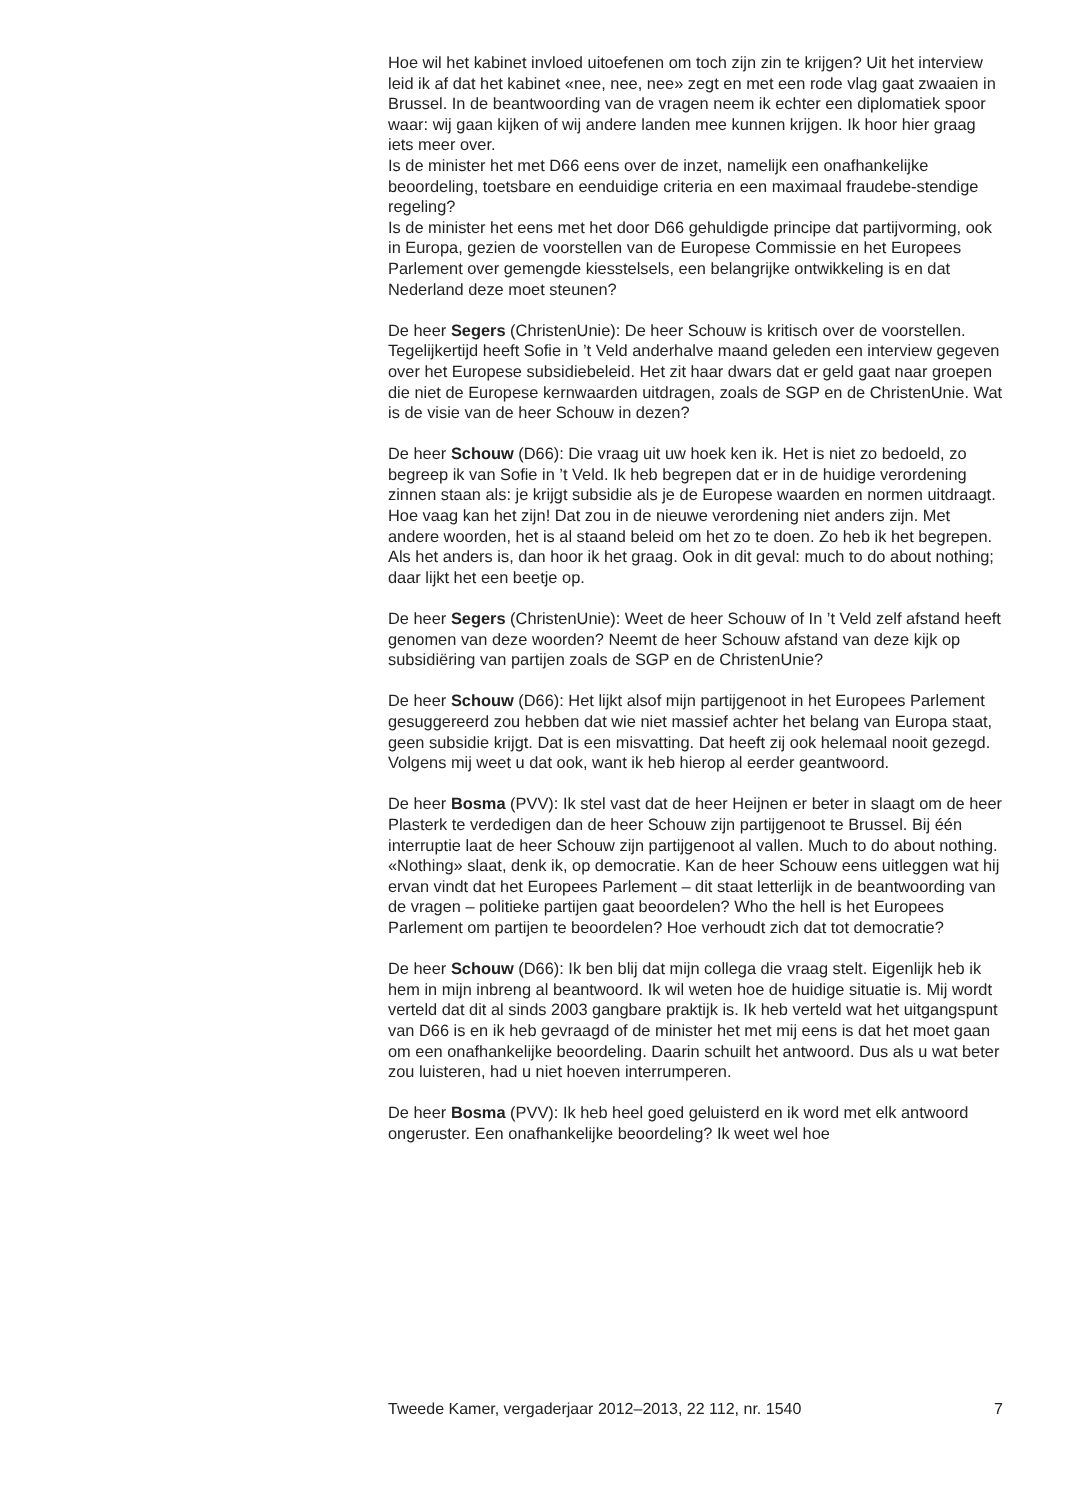Hoe wil het kabinet invloed uitoefenen om toch zijn zin te krijgen? Uit het interview leid ik af dat het kabinet «nee, nee, nee» zegt en met een rode vlag gaat zwaaien in Brussel. In de beantwoording van de vragen neem ik echter een diplomatiek spoor waar: wij gaan kijken of wij andere landen mee kunnen krijgen. Ik hoor hier graag iets meer over.
Is de minister het met D66 eens over de inzet, namelijk een onafhankelijke beoordeling, toetsbare en eenduidige criteria en een maximaal fraudebe-stendige regeling?
Is de minister het eens met het door D66 gehuldigde principe dat partijvorming, ook in Europa, gezien de voorstellen van de Europese Commissie en het Europees Parlement over gemengde kiesstelsels, een belangrijke ontwikkeling is en dat Nederland deze moet steunen?
De heer Segers (ChristenUnie): De heer Schouw is kritisch over de voorstellen. Tegelijkertijd heeft Sofie in ’t Veld anderhalve maand geleden een interview gegeven over het Europese subsidiebeleid. Het zit haar dwars dat er geld gaat naar groepen die niet de Europese kernwaarden uitdragen, zoals de SGP en de ChristenUnie. Wat is de visie van de heer Schouw in dezen?
De heer Schouw (D66): Die vraag uit uw hoek ken ik. Het is niet zo bedoeld, zo begreep ik van Sofie in ’t Veld. Ik heb begrepen dat er in de huidige verordening zinnen staan als: je krijgt subsidie als je de Europese waarden en normen uitdraagt. Hoe vaag kan het zijn! Dat zou in de nieuwe verordening niet anders zijn. Met andere woorden, het is al staand beleid om het zo te doen. Zo heb ik het begrepen. Als het anders is, dan hoor ik het graag. Ook in dit geval: much to do about nothing; daar lijkt het een beetje op.
De heer Segers (ChristenUnie): Weet de heer Schouw of In ’t Veld zelf afstand heeft genomen van deze woorden? Neemt de heer Schouw afstand van deze kijk op subsidiëring van partijen zoals de SGP en de ChristenUnie?
De heer Schouw (D66): Het lijkt alsof mijn partijgenoot in het Europees Parlement gesuggereerd zou hebben dat wie niet massief achter het belang van Europa staat, geen subsidie krijgt. Dat is een misvatting. Dat heeft zij ook helemaal nooit gezegd. Volgens mij weet u dat ook, want ik heb hierop al eerder geantwoord.
De heer Bosma (PVV): Ik stel vast dat de heer Heijnen er beter in slaagt om de heer Plasterk te verdedigen dan de heer Schouw zijn partijgenoot te Brussel. Bij één interruptie laat de heer Schouw zijn partijgenoot al vallen. Much to do about nothing. «Nothing» slaat, denk ik, op democratie. Kan de heer Schouw eens uitleggen wat hij ervan vindt dat het Europees Parlement – dit staat letterlijk in de beantwoording van de vragen – politieke partijen gaat beoordelen? Who the hell is het Europees Parlement om partijen te beoordelen? Hoe verhoudt zich dat tot democratie?
De heer Schouw (D66): Ik ben blij dat mijn collega die vraag stelt. Eigenlijk heb ik hem in mijn inbreng al beantwoord. Ik wil weten hoe de huidige situatie is. Mij wordt verteld dat dit al sinds 2003 gangbare praktijk is. Ik heb verteld wat het uitgangspunt van D66 is en ik heb gevraagd of de minister het met mij eens is dat het moet gaan om een onafhankelijke beoordeling. Daarin schuilt het antwoord. Dus als u wat beter zou luisteren, had u niet hoeven interrumperen.
De heer Bosma (PVV): Ik heb heel goed geluisterd en ik word met elk antwoord ongeruster. Een onafhankelijke beoordeling? Ik weet wel hoe
Tweede Kamer, vergaderjaar 2012–2013, 22 112, nr. 1540 7